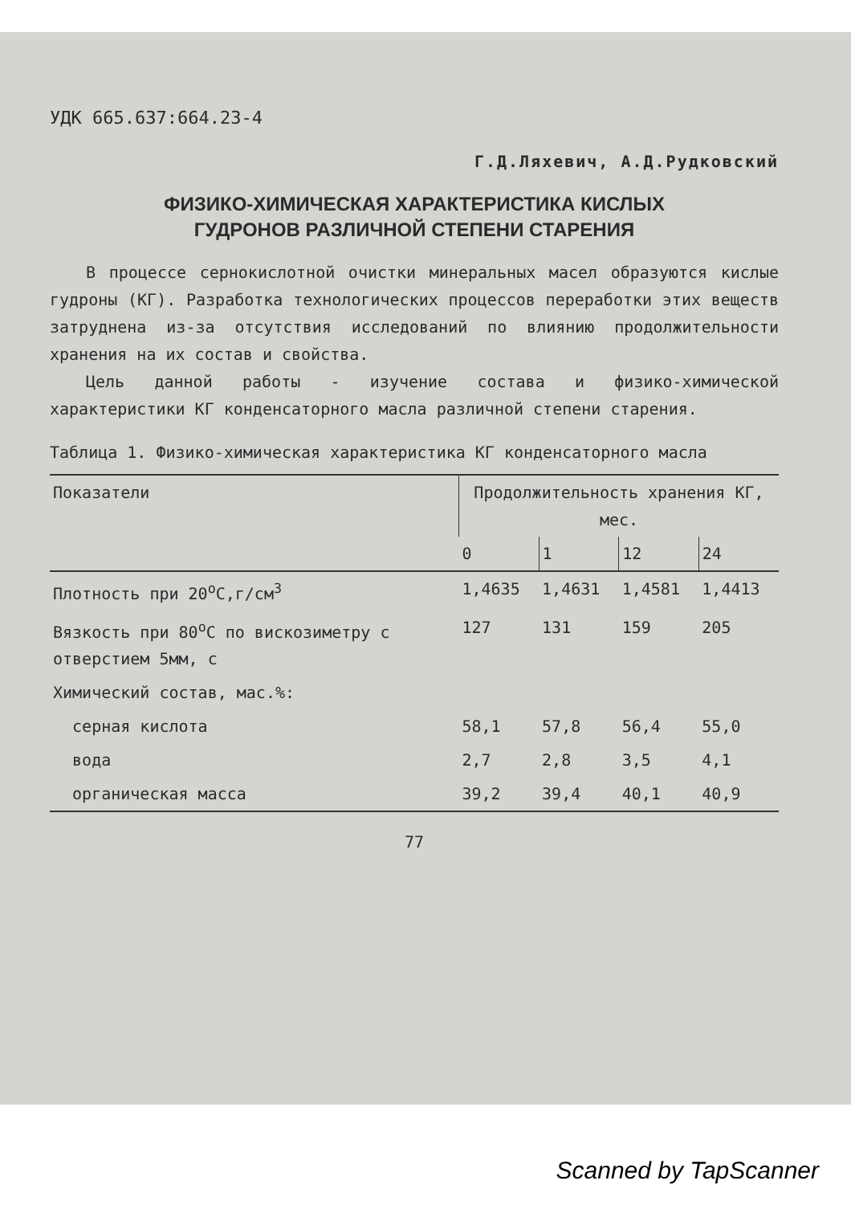УДК 665.637:664.23-4
Г.Д.Ляхевич, А.Д.Рудковский
ФИЗИКО-ХИМИЧЕСКАЯ ХАРАКТЕРИСТИКА КИСЛЫХ
ГУДРОНОВ РАЗЛИЧНОЙ СТЕПЕНИ СТАРЕНИЯ
В процессе сернокислотной очистки минеральных масел образуются кислые гудроны (КГ). Разработка технологических процессов переработки этих веществ затруднена из-за отсутствия исследований по влиянию продолжительности хранения на их состав и свойства.
Цель данной работы - изучение состава и физико-химической характеристики КГ конденсаторного масла различной степени старения.
Таблица 1. Физико-химическая характеристика КГ конденсаторного масла
| Показатели | Продолжительность хранения КГ, мес. | | | |
| --- | --- | --- | --- | --- |
| | 0 | 1 | 12 | 24 |
| Плотность при 20<sup>o</sup>C,г/см<sup>3</sup> | 1,4635 | 1,4631 | 1,4581 | 1,4413 |
| Вязкость при 80<sup>o</sup>C по вискозиметру с отверстием 5мм, с | 127 | 131 | 159 | 205 |
| Химический состав, мас.%: | | | | |
| серная кислота | 58,1 | 57,8 | 56,4 | 55,0 |
| вода | 2,7 | 2,8 | 3,5 | 4,1 |
| органическая масса | 39,2 | 39,4 | 40,1 | 40,9 |
77
Scanned by TapScanner